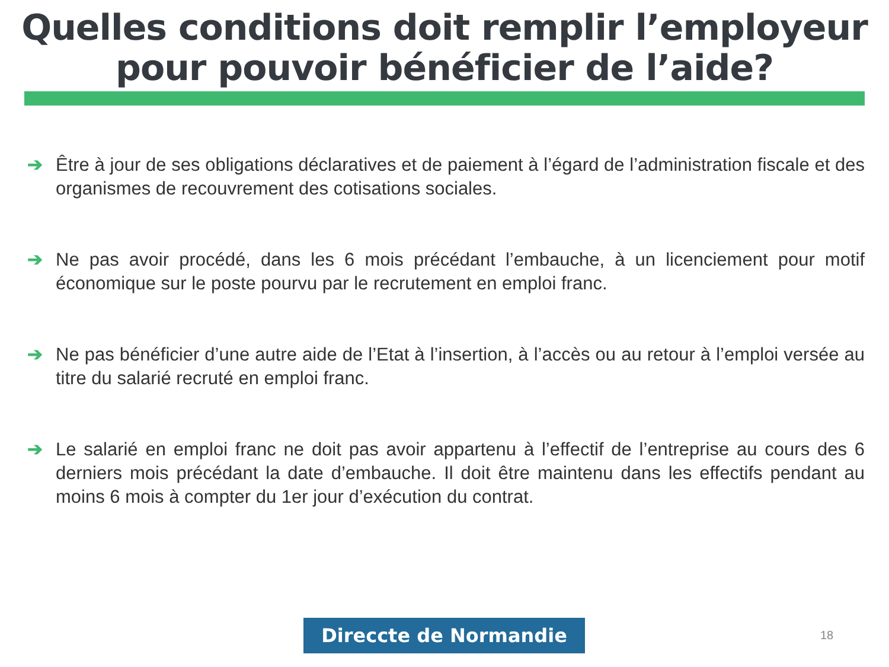Quelles conditions doit remplir l’employeur
pour pouvoir bénéficier de l’aide?
➔ Être à jour de ses obligations déclaratives et de paiement à l’égard de l’administration fiscale et des organismes de recouvrement des cotisations sociales.
➔ Ne pas avoir procédé, dans les 6 mois précédant l’embauche, à un licenciement pour motif économique sur le poste pourvu par le recrutement en emploi franc.
➔ Ne pas bénéficier d’une autre aide de l’Etat à l’insertion, à l’accès ou au retour à l’emploi versée au titre du salarié recruté en emploi franc.
➔ Le salarié en emploi franc ne doit pas avoir appartenu à l’effectif de l’entreprise au cours des 6 derniers mois précédant la date d’embauche. Il doit être maintenu dans les effectifs pendant au moins 6 mois à compter du 1er jour d’exécution du contrat.
Direccte de Normandie 18